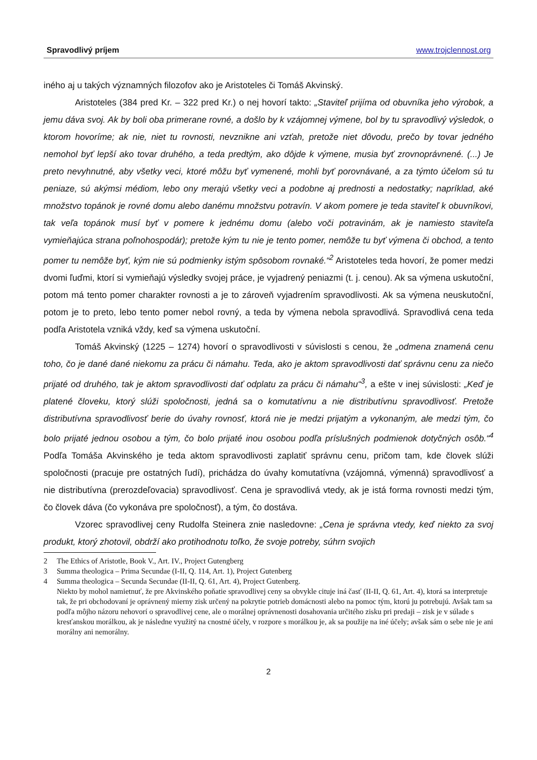Spravodlivý príjem www.trojclennost.org
iného aj u takých významných filozofov ako je Aristoteles či Tomáš Akvinský.
Aristoteles (384 pred Kr. – 322 pred Kr.) o nej hovorí takto: „Staviteľ prijíma od obuvníka jeho výrobok, a jemu dáva svoj. Ak by boli oba primerane rovné, a došlo by k vzájomnej výmene, bol by tu spravodlivý výsledok, o ktorom hovoríme; ak nie, niet tu rovnosti, nevznikne ani vzťah, pretože niet dôvodu, prečo by tovar jedného nemohol byť lepší ako tovar druhého, a teda predtým, ako dôjde k výmene, musia byť zrovnoprávnené. (...) Je preto nevyhnutné, aby všetky veci, ktoré môžu byť vymenené, mohli byť porovnávané, a za týmto účelom sú tu peniaze, sú akýmsi médiom, lebo ony merajú všetky veci a podobne aj prednosti a nedostatky; napríklad, aké množstvo topánok je rovné domu alebo danému množstvu potravín. V akom pomere je teda staviteľ k obuvníkovi, tak veľa topánok musí byť v pomere k jednému domu (alebo voči potravinám, ak je namiesto staviteľa vymieňajúca strana poľnohospodár); pretože kým tu nie je tento pomer, nemôže tu byť výmena či obchod, a tento pomer tu nemôže byť, kým nie sú podmienky istým spôsobom rovnaké.“<sup>2</sup> Aristoteles teda hovorí, že pomer medzi dvomi ľuďmi, ktorí si vymieňajú výsledky svojej práce, je vyjadrený peniazmi (t. j. cenou). Ak sa výmena uskutoční, potom má tento pomer charakter rovnosti a je to zároveň vyjadrením spravodlivosti. Ak sa výmena neuskutoční, potom je to preto, lebo tento pomer nebol rovný, a teda by výmena nebola spravodlivá. Spravodlivá cena teda podľa Aristotela vzniká vždy, keď sa výmena uskutoční.
Tomáš Akvinský (1225 – 1274) hovorí o spravodlivosti v súvislosti s cenou, že „odmena znamená cenu toho, čo je dané dané niekomu za prácu či námahu. Teda, ako je aktom spravodlivosti dať správnu cenu za niečo prijaté od druhého, tak je aktom spravodlivosti dať odplatu za prácu či námahu“<sup>3</sup>, a ešte v inej súvislosti: „Keď je platené človeku, ktorý slúži spoločnosti, jedná sa o komutatívnu a nie distributívnu spravodlivosť. Pretože distributívna spravodlivosť berie do úvahy rovnosť, ktorá nie je medzi prijatým a vykonaným, ale medzi tým, čo bolo prijaté jednou osobou a tým, čo bolo prijaté inou osobou podľa príslušných podmienok dotyčných osôb.“<sup>4</sup> Podľa Tomáša Akvinského je teda aktom spravodlivosti zaplatiť správnu cenu, pričom tam, kde človek slúži spoločnosti (pracuje pre ostatných ľudí), prichádza do úvahy komutatívna (vzájomná, výmenná) spravodlivosť a nie distributívna (prerozdeľovacia) spravodlivosť. Cena je spravodlivá vtedy, ak je istá forma rovnosti medzi tým, čo človek dáva (čo vykonáva pre spoločnosť), a tým, čo dostáva.
Vzorec spravodlivej ceny Rudolfa Steinera znie nasledovne: „Cena je správna vtedy, keď niekto za svoj produkt, ktorý zhotovil, obdrží ako protihodnotu toľko, že svoje potreby, súhrn svojich
2 The Ethics of Aristotle, Book V., Art. IV., Project Gutengberg
3 Summa theologica – Prima Secundae (I-II, Q. 114, Art. 1), Project Gutenberg
4 Summa theologica – Secunda Secundae (II-II, Q. 61, Art. 4), Project Gutenberg.
Niekto by mohol namietnuť, že pre Akvinského poňatie spravodlivej ceny sa obvykle cituje iná časť (II-II, Q. 61, Art. 4), ktorá sa interpretuje tak, že pri obchodovaní je oprávnený mierny zisk určený na pokrytie potrieb domácnosti alebo na pomoc tým, ktorú ju potrebujú. Avšak tam sa podľa môjho názoru nehovorí o spravodlivej cene, ale o morálnej oprávnenosti dosahovania určitého zisku pri predaji – zisk je v súlade s kresťanskou morálkou, ak je následne využitý na cnostné účely, v rozpore s morálkou je, ak sa použije na iné účely; avšak sám o sebe nie je ani morálny ani nemorálny.
2